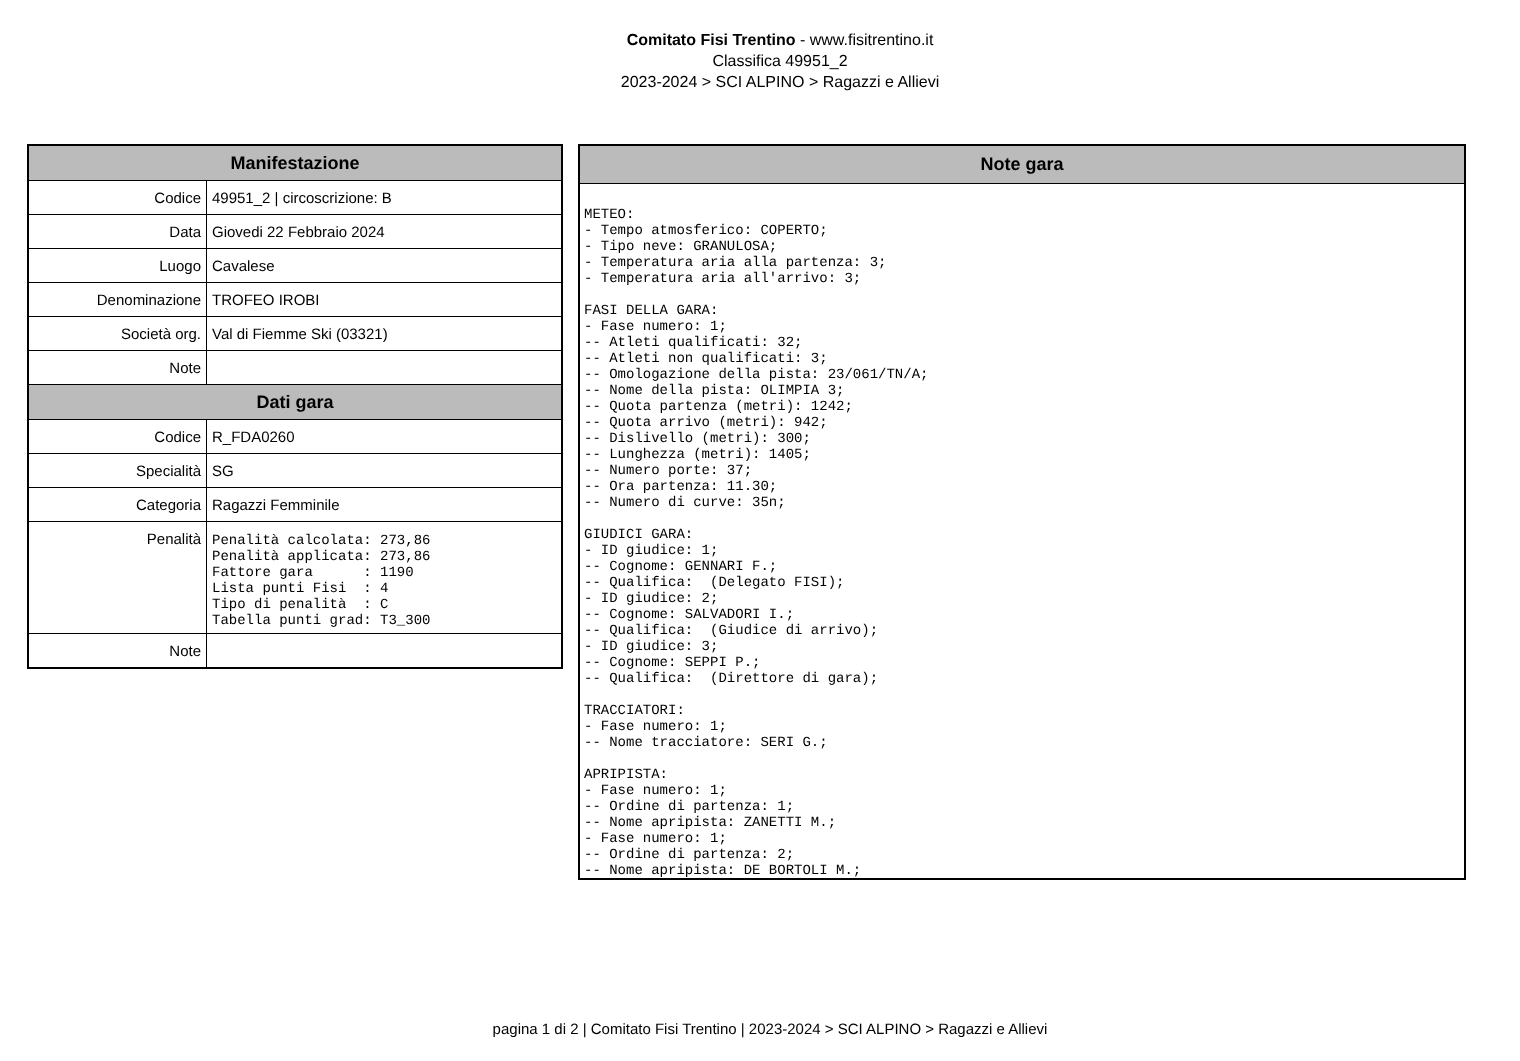Comitato Fisi Trentino - www.fisitrentino.it
Classifica 49951_2
2023-2024 > SCI ALPINO > Ragazzi e Allievi
| Manifestazione | |
| --- | --- |
| Codice | 49951_2 / circoscrizione: B |
| Data | Giovedi 22 Febbraio 2024 |
| Luogo | Cavalese |
| Denominazione | TROFEO IROBI |
| Società org. | Val di Fiemme Ski (03321) |
| Note | |
| Dati gara | |
| Codice | R_FDA0260 |
| Specialità | SG |
| Categoria | Ragazzi Femminile |
| Penalità | Penalità calcolata: 273,86 Penalità applicata: 273,86 Fattore gara : 1190 Lista punti Fisi : 4 Tipo di penalità : C Tabella punti grad: T3_300 |
| Note | |
| Note gara |
| --- |
| METEO: - Tempo atmosferico: COPERTO; - Tipo neve: GRANULOSA; - Temperatura aria alla partenza: 3; - Temperatura aria all'arrivo: 3; FASI DELLA GARA: - Fase numero: 1; -- Atleti qualificati: 32; -- Atleti non qualificati: 3; -- Omologazione della pista: 23/061/TN/A; -- Nome della pista: OLIMPIA 3; -- Quota partenza (metri): 1242; -- Quota arrivo (metri): 942; -- Dislivello (metri): 300; -- Lunghezza (metri): 1405; -- Numero porte: 37; -- Ora partenza: 11.30; -- Numero di curve: 35n; GIUDICI GARA: - ID giudice: 1; -- Cognome: GENNARI F.; -- Qualifica: (Delegato FISI); - ID giudice: 2; -- Cognome: SALVADORI I.; -- Qualifica: (Giudice di arrivo); - ID giudice: 3; -- Cognome: SEPPI P.; -- Qualifica: (Direttore di gara); TRACCIATORI: - Fase numero: 1; -- Nome tracciatore: SERI G.; APRIPISTA: - Fase numero: 1; -- Ordine di partenza: 1; -- Nome apripista: ZANETTI M.; - Fase numero: 1; -- Ordine di partenza: 2; -- Nome apripista: DE BORTOLI M.; |
pagina 1 di 2 | Comitato Fisi Trentino | 2023-2024 > SCI ALPINO > Ragazzi e Allievi